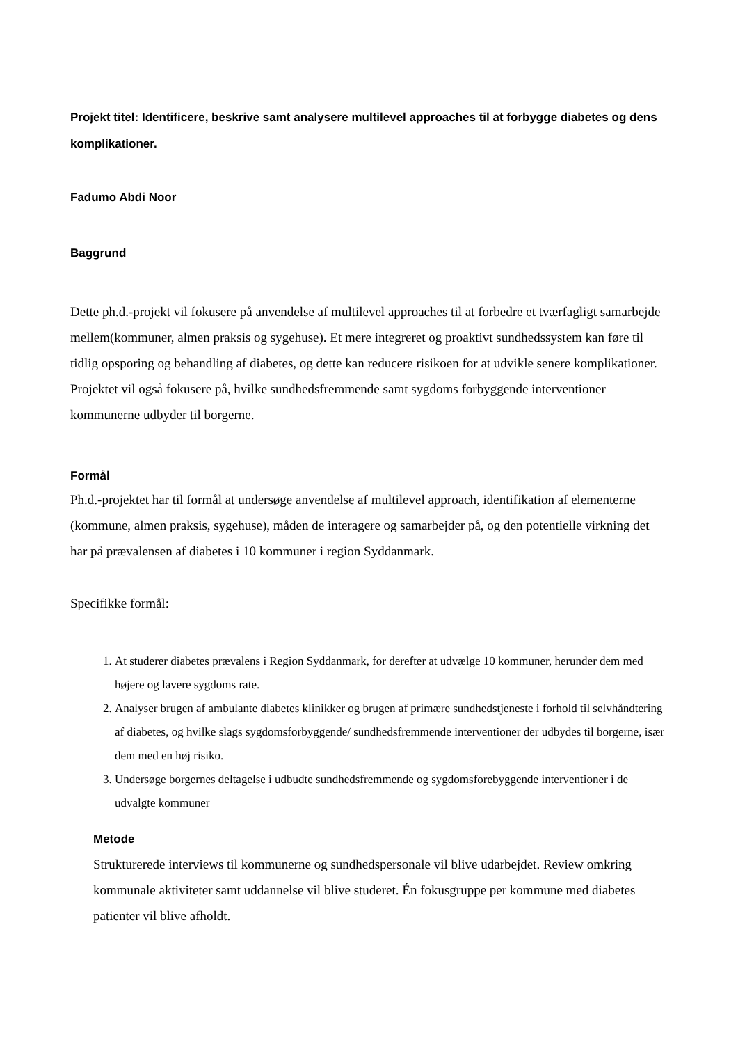Projekt titel: Identificere, beskrive samt analysere multilevel approaches til at forbygge diabetes og dens komplikationer.
Fadumo Abdi Noor
Baggrund
Dette ph.d.-projekt vil fokusere på anvendelse af multilevel approaches til at forbedre et tværfagligt samarbejde mellem(kommuner, almen praksis og sygehuse). Et mere integreret og proaktivt sundhedssystem kan føre til tidlig opsporing og behandling af diabetes, og dette kan reducere risikoen for at udvikle senere komplikationer. Projektet vil også fokusere på, hvilke sundhedsfremmende samt sygdoms forbyggende interventioner kommunerne udbyder til borgerne.
Formål
Ph.d.-projektet har til formål at undersøge anvendelse af multilevel approach, identifikation af elementerne (kommune, almen praksis, sygehuse), måden de interagere og samarbejder på, og den potentielle virkning det har på prævalensen af diabetes i 10 kommuner i region Syddanmark.
Specifikke formål:
1. At studerer diabetes prævalens i Region Syddanmark, for derefter at udvælge 10 kommuner, herunder dem med højere og lavere sygdoms rate.
2. Analyser brugen af ambulante diabetes klinikker og brugen af primære sundhedstjeneste i forhold til selvhåndtering af diabetes, og hvilke slags sygdomsforbyggende/ sundhedsfremmende interventioner der udbydes til borgerne, især dem med en høj risiko.
3. Undersøge borgernes deltagelse i udbudte sundhedsfremmende og sygdomsforebyggende interventioner i de udvalgte kommuner
Metode
Strukturerede interviews til kommunerne og sundhedspersonale vil blive udarbejdet. Review omkring kommunale aktiviteter samt uddannelse vil blive studeret. Én fokusgruppe per kommune med diabetes patienter vil blive afholdt.